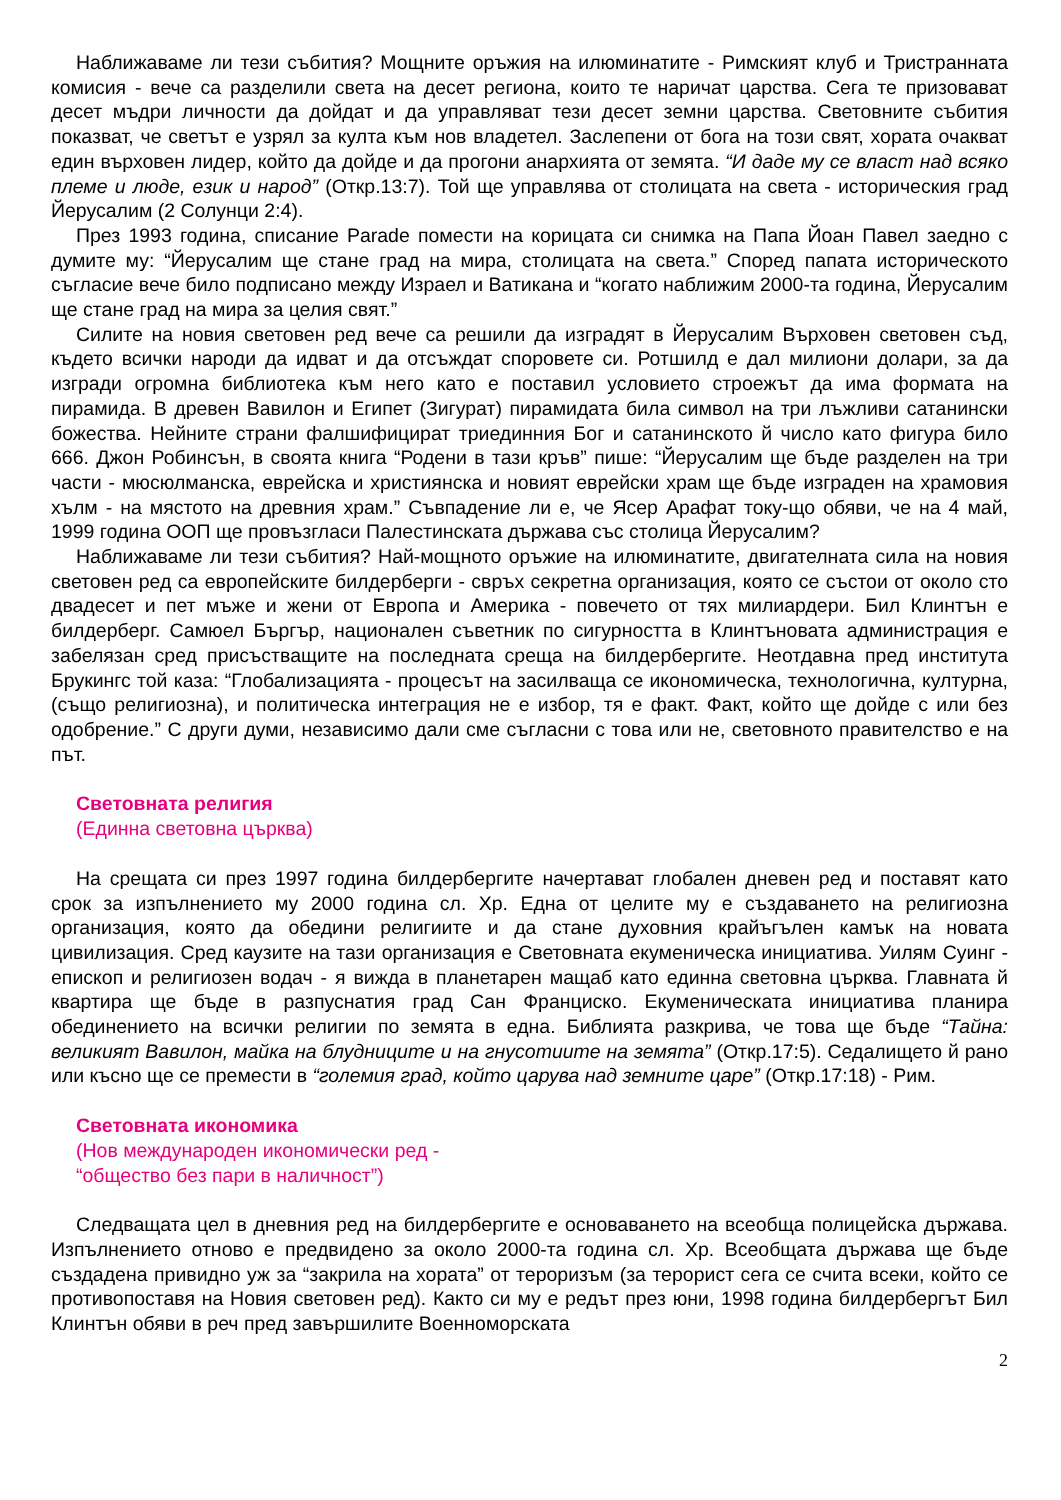Наближаваме ли тези събития? Мощните оръжия на илюминатите - Римският клуб и Тристранната комисия - вече са разделили света на десет региона, които те наричат царства. Сега те призовават десет мъдри личности да дойдат и да управляват тези десет земни царства. Световните събития показват, че светът е узрял за култа към нов владетел. Заслепени от бога на този свят, хората очакват един върховен лидер, който да дойде и да прогони анархията от земята. “И даде му се власт над всяко племе и люде, език и народ” (Откр.13:7). Той ще управлява от столицата на света - историческия град Йерусалим (2 Солунци 2:4).
През 1993 година, списание Parade помести на корицата си снимка на Папа Йоан Павел заедно с думите му: “Йерусалим ще стане град на мира, столицата на света.” Според папата историческото съгласие вече било подписано между Израел и Ватикана и “когато наближим 2000-та година, Йерусалим ще стане град на мира за целия свят.”
Силите на новия световен ред вече са решили да изградят в Йерусалим Върховен световен съд, където всички народи да идват и да отсъждат споровете си. Ротшилд е дал милиони долари, за да изгради огромна библиотека към него като е поставил условието строежът да има формата на пирамида. В древен Вавилон и Египет (Зигурат) пирамидата била символ на три лъжливи сатанински божества. Нейните страни фалшифицират триединния Бог и сатанинското й число като фигура било 666. Джон Робинсън, в своята книга “Родени в тази кръв” пише: “Йерусалим ще бъде разделен на три части - мюсюлманска, еврейска и християнска и новият еврейски храм ще бъде изграден на храмовия хълм - на мястото на древния храм.” Съвпадение ли е, че Ясер Арафат току-що обяви, че на 4 май, 1999 година ООП ще провъзгласи Палестинската държава със столица Йерусалим?
Наближаваме ли тези събития? Най-мощното оръжие на илюминатите, двигателната сила на новия световен ред са европейските билдерберги - свръх секретна организация, която се състои от около сто двадесет и пет мъже и жени от Европа и Америка - повечето от тях милиардери. Бил Клинтън е билдерберг. Самюел Бъргър, национален съветник по сигурността в Клинтъновата администрация е забелязан сред присъстващите на последната среща на билдербергите. Неотдавна пред института Брукингс той каза: “Глобализацията - процесът на засилваща се икономическа, технологична, културна, (също религиозна), и политическа интеграция не е избор, тя е факт. Факт, който ще дойде с или без одобрение.” С други думи, независимо дали сме съгласни с това или не, световното правителство е на път.
Световната религия
(Единна световна църква)
На срещата си през 1997 година билдербергите начертават глобален дневен ред и поставят като срок за изпълнението му 2000 година сл. Хр. Една от целите му е създаването на религиозна организация, която да обедини религиите и да стане духовния крайъгълен камък на новата цивилизация. Сред каузите на тази организация е Световната екуменическа инициатива. Уилям Суинг - епископ и религиозен водач - я вижда в планетарен мащаб като единна световна църква. Главната й квартира ще бъде в разпуснатия град Сан Франциско. Екуменическата инициатива планира обединението на всички религии по земята в една. Библията разкрива, че това ще бъде “Тайна: великият Вавилон, майка на блудниците и на гнусотиите на земята” (Откр.17:5). Седалището й рано или късно ще се премести в “големия град, който царува над земните царе” (Откр.17:18) - Рим.
Световната икономика
(Нов международен икономически ред -
“общество без пари в наличност”)
Следващата цел в дневния ред на билдербергите е основаването на всеобща полицейска държава. Изпълнението отново е предвидено за около 2000-та година сл. Хр. Всеобщата държава ще бъде създадена привидно уж за “закрила на хората” от тероризъм (за терорист сега се счита всеки, който се противопоставя на Новия световен ред). Както си му е редът през юни, 1998 година билдербергът Бил Клинтън обяви в реч пред завършилите Военноморската
2